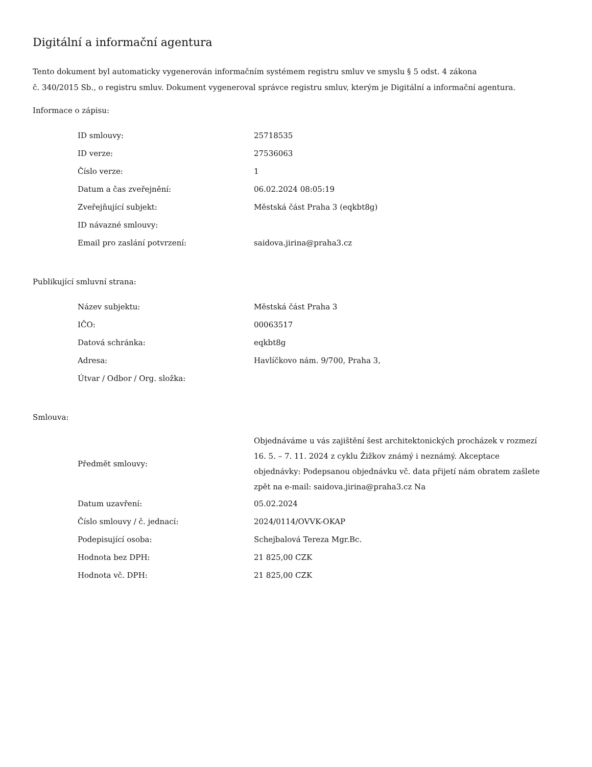Digitální a informační agentura
Tento dokument byl automaticky vygenerován informačním systémem registru smluv ve smyslu § 5 odst. 4 zákona
č. 340/2015 Sb., o registru smluv. Dokument vygeneroval správce registru smluv, kterým je Digitální a informační agentura.
Informace o zápisu:
| ID smlouvy: | 25718535 |
| ID verze: | 27536063 |
| Číslo verze: | 1 |
| Datum a čas zveřejnění: | 06.02.2024 08:05:19 |
| Zveřejňující subjekt: | Městská část Praha 3 (eqkbt8g) |
| ID návazné smlouvy: | |
| Email pro zaslání potvrzení: | saidova.jirina@praha3.cz |
Publikující smluvní strana:
| Název subjektu: | Městská část Praha 3 |
| IČO: | 00063517 |
| Datová schránka: | eqkbt8g |
| Adresa: | Havlíčkovo nám. 9/700, Praha 3, |
| Útvar / Odbor / Org. složka: | |
Smlouva:
| Předmět smlouvy: | Objednáváme u vás zajištění šest architektonických procházek v rozmezí 16. 5. – 7. 11. 2024 z cyklu Žižkov známý i neznámý. Akceptace objednávky: Podepsanou objednávku vč. data přijetí nám obratem zašlete zpět na e-mail: saidova.jirina@praha3.cz Na |
| Datum uzavření: | 05.02.2024 |
| Číslo smlouvy / č. jednací: | 2024/0114/OVVK-OKAP |
| Podepisující osoba: | Schejbalová Tereza Mgr.Bc. |
| Hodnota bez DPH: | 21 825,00 CZK |
| Hodnota vč. DPH: | 21 825,00 CZK |